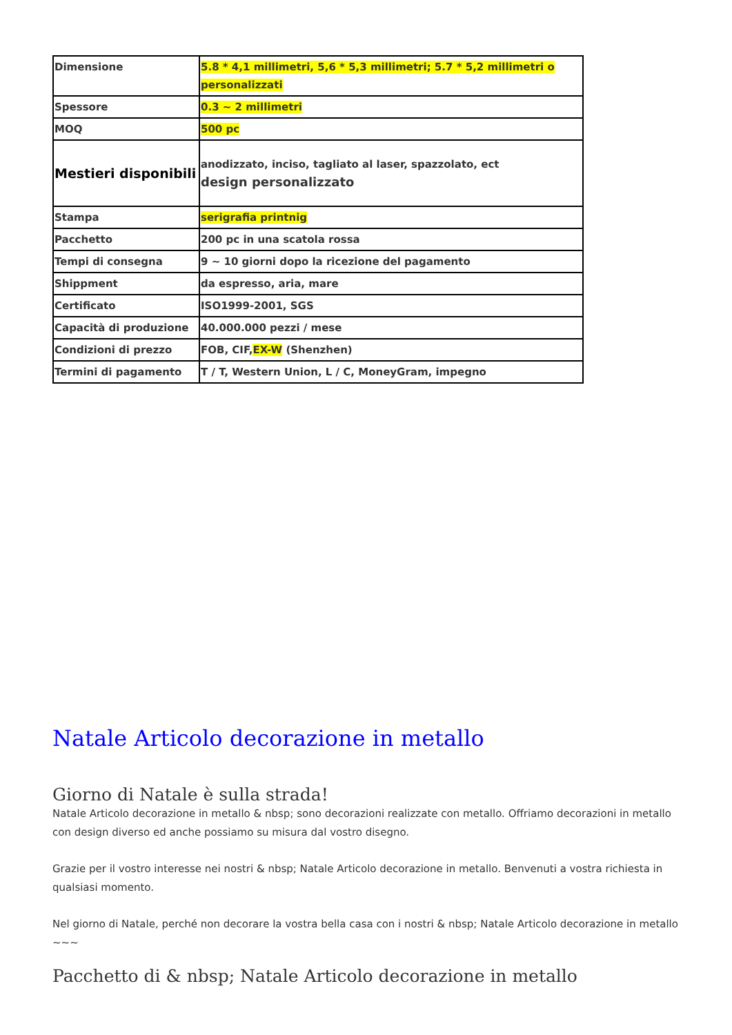| Dimensione | 5.8 * 4,1 millimetri, 5,6 * 5,3 millimetri; 5.7 * 5,2 millimetri o personalizzati |
| Spessore | 0.3 ~ 2 millimetri |
| MOQ | 500 pc |
| Mestieri disponibili | anodizzato, inciso, tagliato al laser, spazzolato, ect design personalizzato |
| Stampa | serigrafia printnig |
| Pacchetto | 200 pc in una scatola rossa |
| Tempi di consegna | 9 ~ 10 giorni dopo la ricezione del pagamento |
| Shippment | da espresso, aria, mare |
| Certificato | ISO1999-2001, SGS |
| Capacità di produzione | 40.000.000 pezzi / mese |
| Condizioni di prezzo | FOB, CIF, EX-W (Shenzhen) |
| Termini di pagamento | T / T, Western Union, L / C, MoneyGram, impegno |
Natale Articolo decorazione in metallo
Giorno di Natale è sulla strada!
Natale Articolo decorazione in metallo & nbsp; sono decorazioni realizzate con metallo. Offriamo decorazioni in metallo con design diverso ed anche possiamo su misura dal vostro disegno.
Grazie per il vostro interesse nei nostri & nbsp; Natale Articolo decorazione in metallo. Benvenuti a vostra richiesta in qualsiasi momento.
Nel giorno di Natale, perché non decorare la vostra bella casa con i nostri & nbsp; Natale Articolo decorazione in metallo ~~~
Pacchetto di & nbsp; Natale Articolo decorazione in metallo